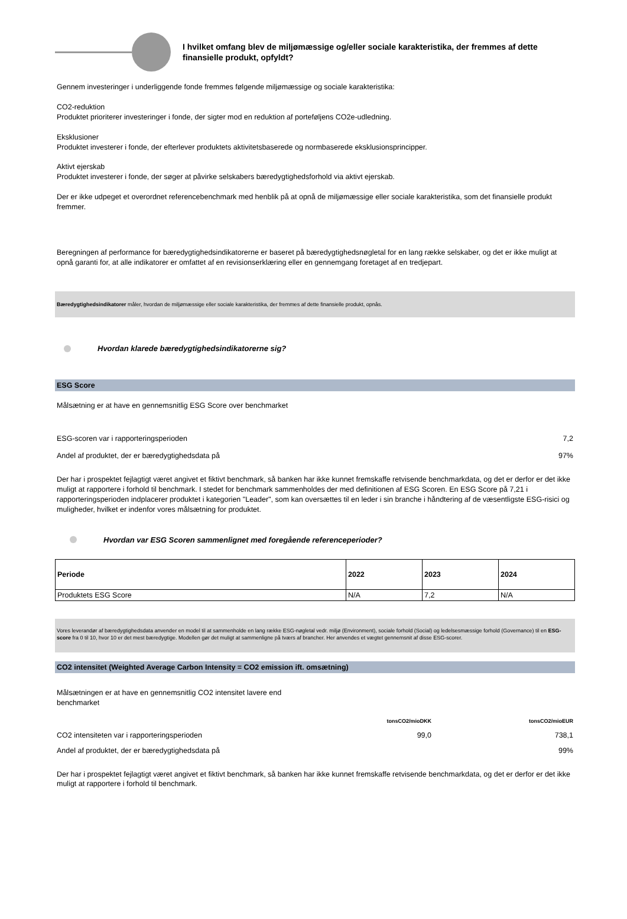I hvilket omfang blev de miljømæssige og/eller sociale karakteristika, der fremmes af dette finansielle produkt, opfyldt?
Gennem investeringer i underliggende fonde fremmes følgende miljømæssige og sociale karakteristika:
CO2-reduktion
Produktet prioriterer investeringer i fonde, der sigter mod en reduktion af porteføljens CO2e-udledning.
Eksklusioner
Produktet investerer i fonde, der efterlever produktets aktivitetsbaserede og normbaserede eksklusionsprincipper.
Aktivt ejerskab
Produktet investerer i fonde, der søger at påvirke selskabers bæredygtighedsforhold via aktivt ejerskab.
Der er ikke udpeget et overordnet referencebenchmark med henblik på at opnå de miljømæssige eller sociale karakteristika, som det finansielle produkt fremmer.
Beregningen af performance for bæredygtighedsindikatorerne er baseret på bæredygtighedsnøgletal for en lang række selskaber, og det er ikke muligt at opnå garanti for, at alle indikatorer er omfattet af en revisionserklæring eller en gennemgang foretaget af en tredjepart.
Bæredygtighedsindikatorer måler, hvordan de miljømæssige eller sociale karakteristika, der fremmes af dette finansielle produkt, opnås.
Hvordan klarede bæredygtighedsindikatorerne sig?
ESG Score
Målsætning er at have en gennemsnitlig ESG Score over benchmarket
ESG-scoren var i rapporteringsperioden 7,2
Andel af produktet, der er bæredygtighedsdata på 97%
Der har i prospektet fejlagtigt været angivet et fiktivt benchmark, så banken har ikke kunnet fremskaffe retvisende benchmarkdata, og det er derfor er det ikke muligt at rapportere i forhold til benchmark. I stedet for benchmark sammenholdes der med definitionen af ESG Scoren. En ESG Score på 7,21 i rapporteringsperioden indplacerer produktet i kategorien "Leader", som kan oversættes til en leder i sin branche i håndtering af de væsentligste ESG-risici og muligheder, hvilket er indenfor vores målsætning for produktet.
Hvordan var ESG Scoren sammenlignet med foregående referenceperioder?
| Periode | 2022 | 2023 | 2024 |
| --- | --- | --- | --- |
| Produktets ESG Score | N/A | 7,2 | N/A |
Vores leverandør af bæredygtighedsdata anvender en model til at sammenholde en lang række ESG-nøgletal vedr. miljø (Environment), sociale forhold (Social) og ledelsesmæssige forhold (Governance) til en ESG-score fra 0 til 10, hvor 10 er det mest bæredygtige. Modellen gør det muligt at sammenligne på tværs af brancher. Her anvendes et vægtet gennemsnit af disse ESG-scorer.
CO2 intensitet (Weighted Average Carbon Intensity = CO2 emission ift. omsætning)
Målsætningen er at have en gennemsnitlig CO2 intensitet lavere end benchmarket
tonsCO2/mioDKK tonsCO2/mioEUR CO2 intensiteten var i rapporteringsperioden 99,0 738,1 Andel af produktet, der er bæredygtighedsdata på 99%
Der har i prospektet fejlagtigt været angivet et fiktivt benchmark, så banken har ikke kunnet fremskaffe retvisende benchmarkdata, og det er derfor er det ikke muligt at rapportere i forhold til benchmark.